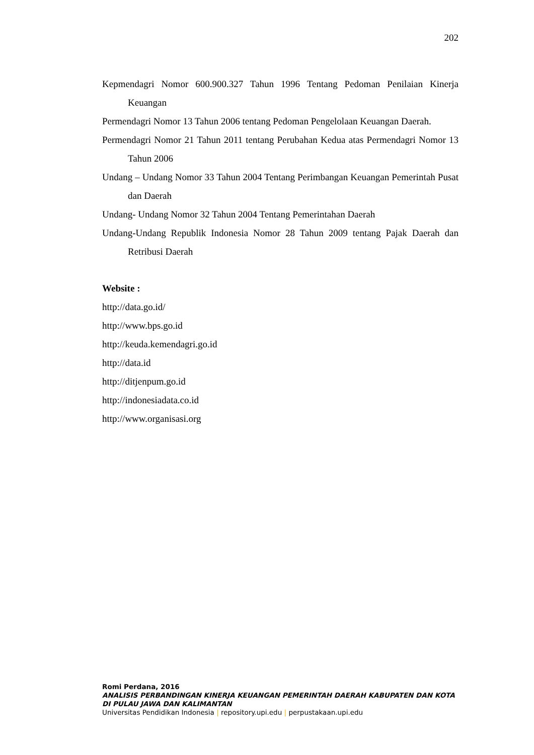202
Kepmendagri Nomor 600.900.327 Tahun 1996 Tentang Pedoman Penilaian Kinerja Keuangan
Permendagri Nomor 13 Tahun 2006 tentang Pedoman Pengelolaan Keuangan Daerah.
Permendagri Nomor 21 Tahun 2011 tentang Perubahan Kedua atas Permendagri Nomor 13 Tahun 2006
Undang – Undang Nomor 33 Tahun 2004 Tentang Perimbangan Keuangan Pemerintah Pusat dan Daerah
Undang- Undang Nomor 32 Tahun 2004 Tentang Pemerintahan Daerah
Undang-Undang Republik Indonesia Nomor 28 Tahun 2009 tentang Pajak Daerah dan Retribusi Daerah
Website :
http://data.go.id/
http://www.bps.go.id
http://keuda.kemendagri.go.id
http://data.id
http://ditjenpum.go.id
http://indonesiadata.co.id
http://www.organisasi.org
Romi Perdana, 2016
ANALISIS PERBANDINGAN KINERJA KEUANGAN PEMERINTAH DAERAH KABUPATEN DAN KOTA
DI PULAU JAWA DAN KALIMANTAN
Universitas Pendidikan Indonesia | repository.upi.edu | perpustakaan.upi.edu